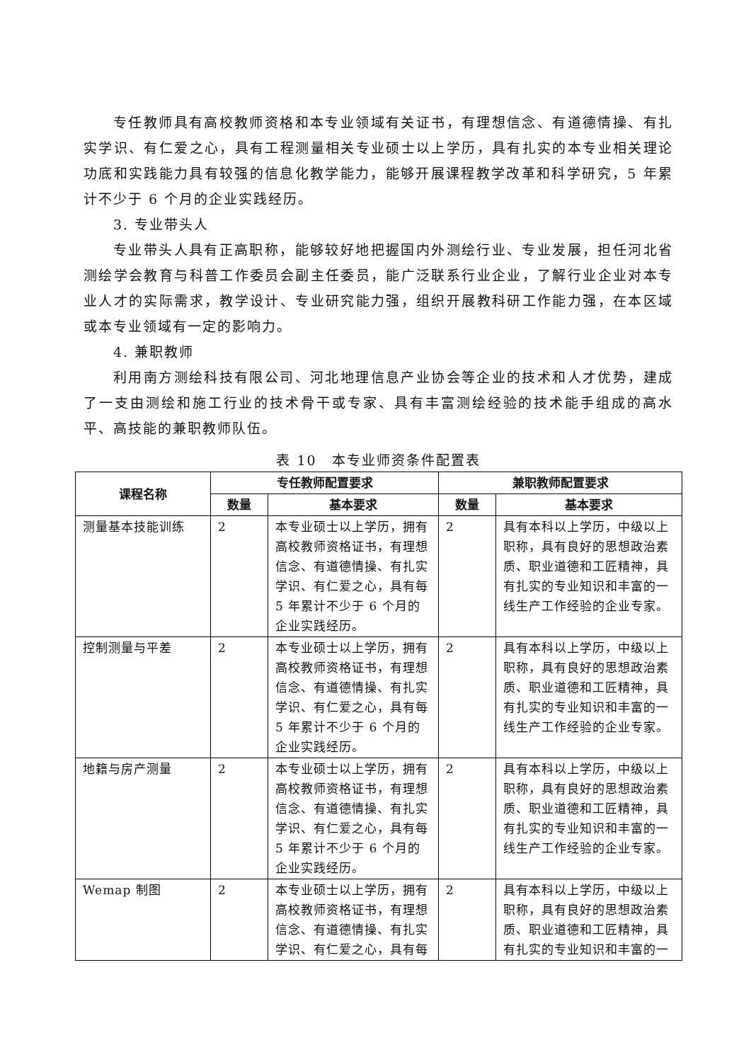专任教师具有高校教师资格和本专业领域有关证书，有理想信念、有道德情操、有扎实学识、有仁爱之心，具有工程测量相关专业硕士以上学历，具有扎实的本专业相关理论功底和实践能力具有较强的信息化教学能力，能够开展课程教学改革和科学研究，5 年累计不少于 6 个月的企业实践经历。
3. 专业带头人
专业带头人具有正高职称，能够较好地把握国内外测绘行业、专业发展，担任河北省测绘学会教育与科普工作委员会副主任委员，能广泛联系行业企业，了解行业企业对本专业人才的实际需求，教学设计、专业研究能力强，组织开展教科研工作能力强，在本区域或本专业领域有一定的影响力。
4. 兼职教师
利用南方测绘科技有限公司、河北地理信息产业协会等企业的技术和人才优势，建成了一支由测绘和施工行业的技术骨干或专家、具有丰富测绘经验的技术能手组成的高水平、高技能的兼职教师队伍。
表 10　本专业师资条件配置表
| 课程名称 | 专任教师配置要求 | | 兼职教师配置要求 | |
| --- | --- | --- | --- | --- |
| | 数量 | 基本要求 | 数量 | 基本要求 |
| 测量基本技能训练 | 2 | 本专业硕士以上学历，拥有高校教师资格证书，有理想信念、有道德情操、有扎实学识、有仁爱之心，具有每 5 年累计不少于 6 个月的企业实践经历。 | 2 | 具有本科以上学历，中级以上职称，具有良好的思想政治素质、职业道德和工匠精神，具有扎实的专业知识和丰富的一线生产工作经验的企业专家。 |
| 控制测量与平差 | 2 | 本专业硕士以上学历，拥有高校教师资格证书，有理想信念、有道德情操、有扎实学识、有仁爱之心，具有每 5 年累计不少于 6 个月的企业实践经历。 | 2 | 具有本科以上学历，中级以上职称，具有良好的思想政治素质、职业道德和工匠精神，具有扎实的专业知识和丰富的一线生产工作经验的企业专家。 |
| 地籍与房产测量 | 2 | 本专业硕士以上学历，拥有高校教师资格证书，有理想信念、有道德情操、有扎实学识、有仁爱之心，具有每 5 年累计不少于 6 个月的企业实践经历。 | 2 | 具有本科以上学历，中级以上职称，具有良好的思想政治素质、职业道德和工匠精神，具有扎实的专业知识和丰富的一线生产工作经验的企业专家。 |
| Wemap 制图 | 2 | 本专业硕士以上学历，拥有高校教师资格证书，有理想信念、有道德情操、有扎实学识、有仁爱之心，具有每 | 2 | 具有本科以上学历，中级以上职称，具有良好的思想政治素质、职业道德和工匠精神，具有扎实的专业知识和丰富的一 |